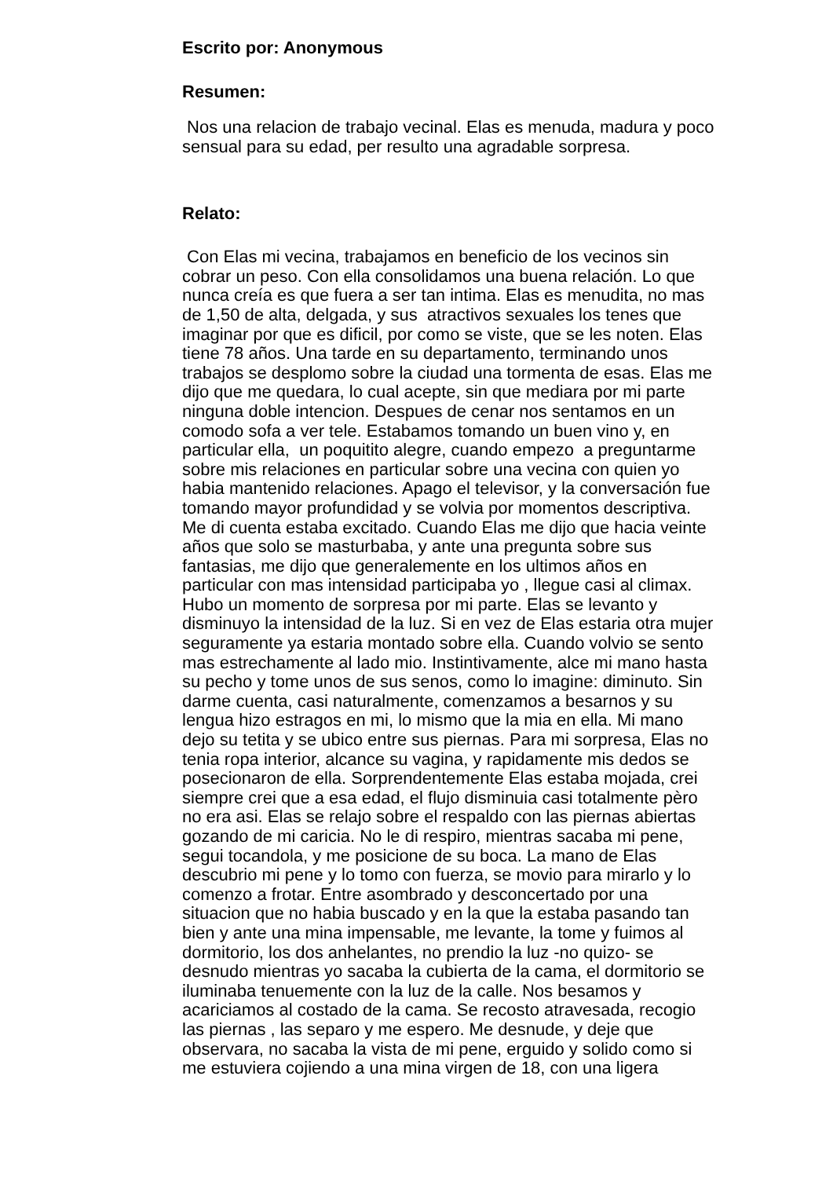Escrito por: Anonymous
Resumen:
Nos una relacion de trabajo vecinal. Elas es menuda, madura y poco
sensual para su edad, per resulto una agradable sorpresa.
Relato:
Con Elas mi vecina, trabajamos en beneficio de los vecinos sin
cobrar un peso. Con ella consolidamos una buena relación. Lo que
nunca creía es que fuera a ser tan intima. Elas es menudita, no mas
de 1,50 de alta, delgada, y sus atractivos sexuales los tenes que
imaginar por que es dificil, por como se viste, que se les noten. Elas
tiene 78 años. Una tarde en su departamento, terminando unos
trabajos se desplomo sobre la ciudad una tormenta de esas. Elas me
dijo que me quedara, lo cual acepte, sin que mediara por mi parte
ninguna doble intencion. Despues de cenar nos sentamos en un
comodo sofa a ver tele. Estabamos tomando un buen vino y, en
particular ella, un poquitito alegre, cuando empezo a preguntarme
sobre mis relaciones en particular sobre una vecina con quien yo
habia mantenido relaciones. Apago el televisor, y la conversación fue
tomando mayor profundidad y se volvia por momentos descriptiva.
Me di cuenta estaba excitado. Cuando Elas me dijo que hacia veinte
años que solo se masturbaba, y ante una pregunta sobre sus
fantasias, me dijo que generalemente en los ultimos años en
particular con mas intensidad participaba yo , llegue casi al climax.
Hubo un momento de sorpresa por mi parte. Elas se levanto y
disminuyo la intensidad de la luz. Si en vez de Elas estaria otra mujer
seguramente ya estaria montado sobre ella. Cuando volvio se sento
mas estrechamente al lado mio. Instintivamente, alce mi mano hasta
su pecho y tome unos de sus senos, como lo imagine: diminuto. Sin
darme cuenta, casi naturalmente, comenzamos a besarnos y su
lengua hizo estragos en mi, lo mismo que la mia en ella. Mi mano
dejo su tetita y se ubico entre sus piernas. Para mi sorpresa, Elas no
tenia ropa interior, alcance su vagina, y rapidamente mis dedos se
posecionaron de ella. Sorprendentemente Elas estaba mojada, crei
siempre crei que a esa edad, el flujo disminuia casi totalmente pèro
no era asi. Elas se relajo sobre el respaldo con las piernas abiertas
gozando de mi caricia. No le di respiro, mientras sacaba mi pene,
segui tocandola, y me posicione de su boca. La mano de Elas
descubrio mi pene y lo tomo con fuerza, se movio para mirarlo y lo
comenzo a frotar. Entre asombrado y desconcertado por una
situacion que no habia buscado y en la que la estaba pasando tan
bien y ante una mina impensable, me levante, la tome y fuimos al
dormitorio, los dos anhelantes, no prendio la luz -no quizo- se
desnudo mientras yo sacaba la cubierta de la cama, el dormitorio se
iluminaba tenuemente con la luz de la calle. Nos besamos y
acariciamos al costado de la cama. Se recosto atravesada, recogio
las piernas , las separo y me espero. Me desnude, y deje que
observara, no sacaba la vista de mi pene, erguido y solido como si
me estuviera cojiendo a una mina virgen de 18, con una ligera